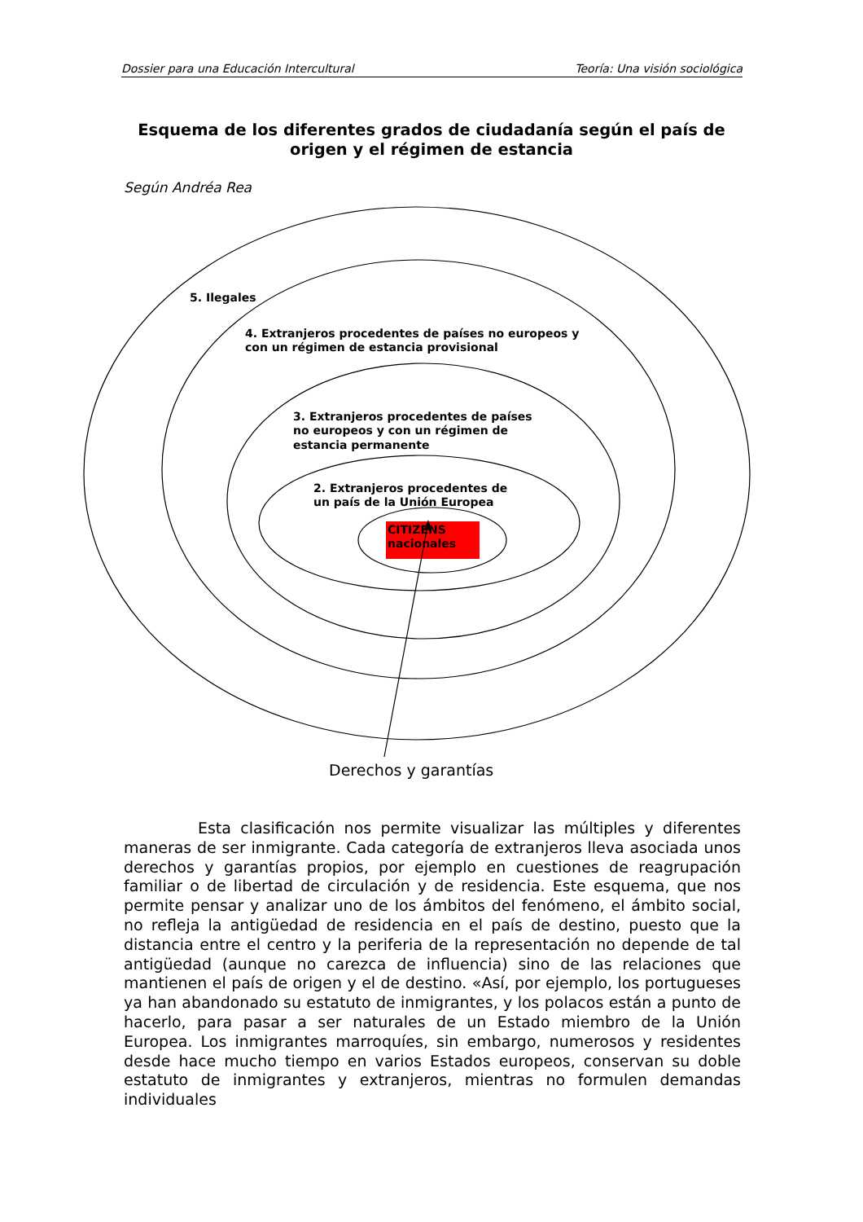Dossier para una Educación Intercultural Teoría: Una visión sociológica
Esquema de los diferentes grados de ciudadanía según el país de origen y el régimen de estancia
Según Andréa Rea
5. Ilegales
4. Extranjeros procedentes de países no europeos y
con un régimen de estancia provisional
3. Extranjeros procedentes de países
no europeos y con un régimen de
estancia permanente
2. Extranjeros procedentes de
un país de la Unión Europea
CITIZENS
nacionales
Derechos y garantías
Esta clasificación nos permite visualizar las múltiples y diferentes maneras de ser inmigrante. Cada categoría de extranjeros lleva asociada unos derechos y garantías propios, por ejemplo en cuestiones de reagrupación familiar o de libertad de circulación y de residencia. Este esquema, que nos permite pensar y analizar uno de los ámbitos del fenómeno, el ámbito social, no refleja la antigüedad de residencia en el país de destino, puesto que la distancia entre el centro y la periferia de la representación no depende de tal antigüedad (aunque no carezca de influencia) sino de las relaciones que mantienen el país de origen y el de destino. «Así, por ejemplo, los portugueses ya han abandonado su estatuto de inmigrantes, y los polacos están a punto de hacerlo, para pasar a ser naturales de un Estado miembro de la Unión Europea. Los inmigrantes marroquíes, sin embargo, numerosos y residentes desde hace mucho tiempo en varios Estados europeos, conservan su doble estatuto de inmigrantes y extranjeros, mientras no formulen demandas individuales